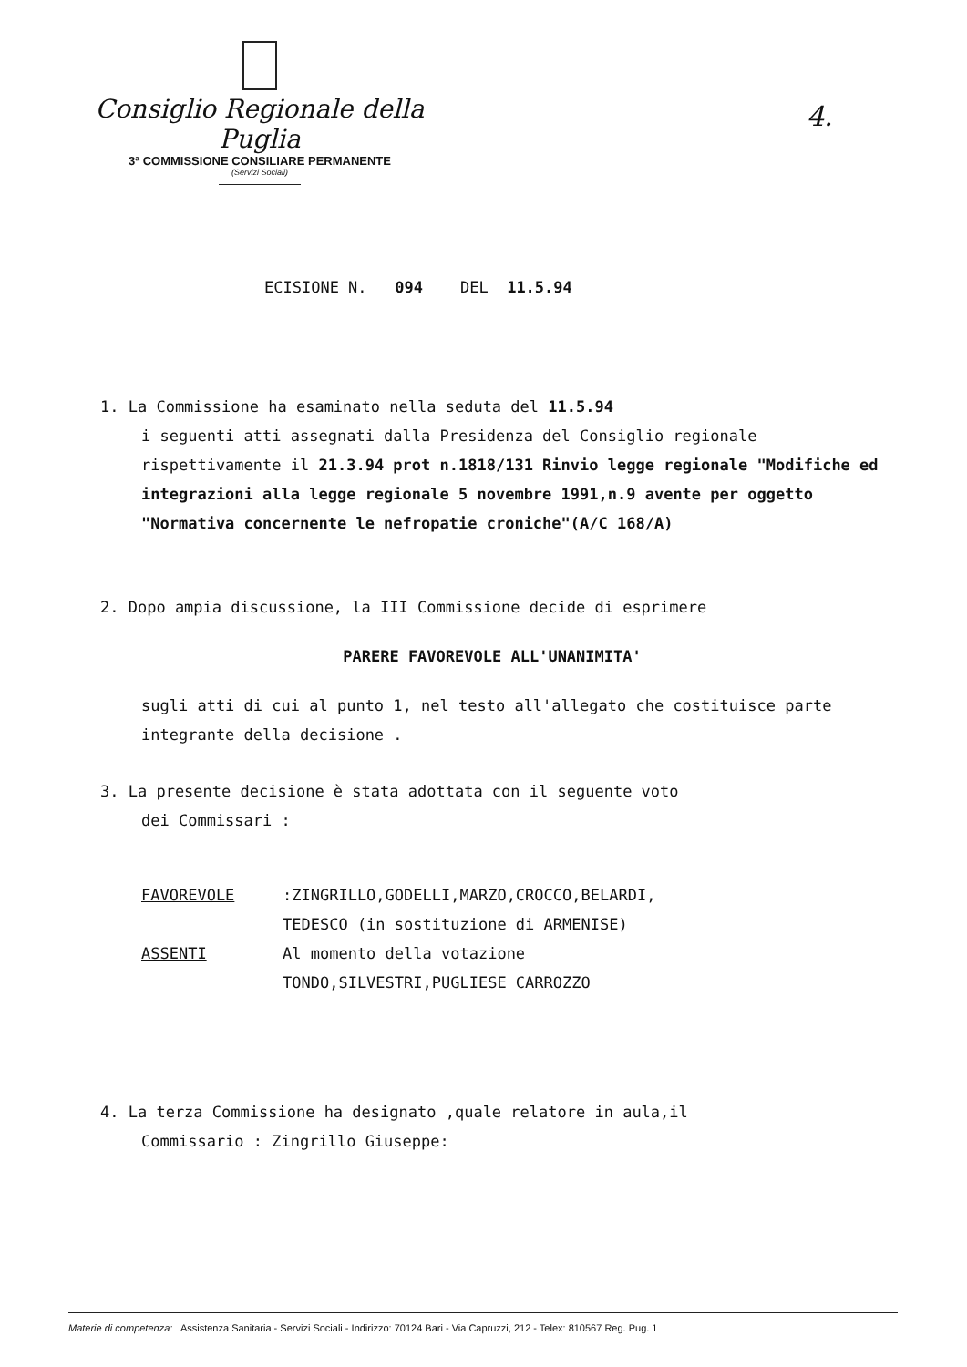Consiglio Regionale della Puglia
3ª COMMISSIONE CONSILIARE PERMANENTE
(Servizi Sociali)
4.
ECISIONE N. 094 DEL 11.5.94
1. La Commissione ha esaminato nella seduta del 11.5.94
i seguenti atti assegnati dalla Presidenza del Consiglio regionale rispettivamente il 21.3.94 prot n.1818/131 Rinvio legge regionale "Modifiche ed integrazioni alla legge regionale 5 novembre 1991,n.9 avente per oggetto "Normativa concernente le nefropatie croniche"(A/C 168/A)
2. Dopo ampia discussione, la III Commissione decide di esprimere
PARERE FAVOREVOLE ALL'UNANIMITA'
sugli atti di cui al punto 1, nel testo all'allegato che costituisce parte integrante della decisione .
3. La presente decisione è stata adottata con il seguente voto
dei Commissari :
| FAVOREVOLE | :ZINGRILLO,GODELLI,MARZO,CROCCO,BELARDI, TEDESCO (in sostituzione di ARMENISE) |
| ASSENTI | Al momento della votazione TONDO,SILVESTRI,PUGLIESE CARROZZO |
4. La terza Commissione ha designato ,quale relatore in aula,il
Commissario : Zingrillo Giuseppe:
Materie di competenza: Assistenza Sanitaria - Servizi Sociali - Indirizzo: 70124 Bari - Via Capruzzi, 212 - Telex: 810567 Reg. Pug. 1